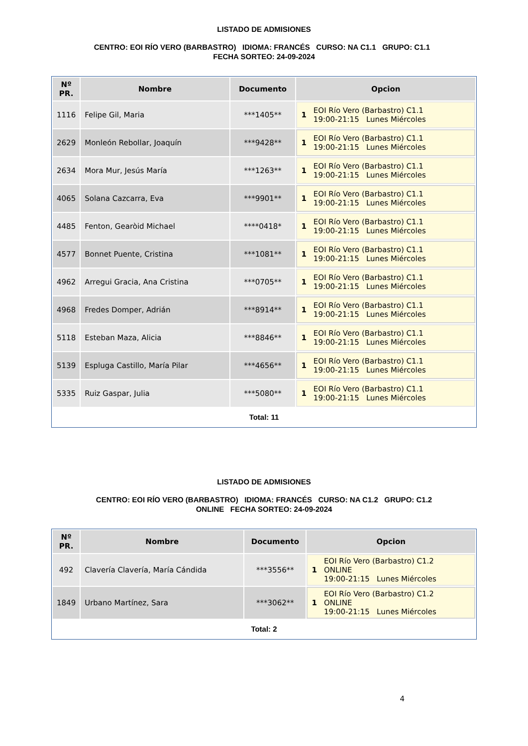LISTADO DE ADMISIONES
CENTRO: EOI RÍO VERO (BARBASTRO) IDIOMA: FRANCÉS CURSO: NA C1.1 GRUPO: C1.1 FECHA SORTEO: 24-09-2024
| Nº PR. | Nombre | Documento | Opcion |
| --- | --- | --- | --- |
| 1116 | Felipe Gil, Maria | ***1405** | 1 EOI Río Vero (Barbastro) C1.1 19:00-21:15 Lunes Miércoles |
| 2629 | Monleón Rebollar, Joaquín | ***9428** | 1 EOI Río Vero (Barbastro) C1.1 19:00-21:15 Lunes Miércoles |
| 2634 | Mora Mur, Jesús María | ***1263** | 1 EOI Río Vero (Barbastro) C1.1 19:00-21:15 Lunes Miércoles |
| 4065 | Solana Cazcarra, Eva | ***9901** | 1 EOI Río Vero (Barbastro) C1.1 19:00-21:15 Lunes Miércoles |
| 4485 | Fenton, Gearòid Michael | ****0418* | 1 EOI Río Vero (Barbastro) C1.1 19:00-21:15 Lunes Miércoles |
| 4577 | Bonnet Puente, Cristina | ***1081** | 1 EOI Río Vero (Barbastro) C1.1 19:00-21:15 Lunes Miércoles |
| 4962 | Arregui Gracia, Ana Cristina | ***0705** | 1 EOI Río Vero (Barbastro) C1.1 19:00-21:15 Lunes Miércoles |
| 4968 | Fredes Domper, Adrián | ***8914** | 1 EOI Río Vero (Barbastro) C1.1 19:00-21:15 Lunes Miércoles |
| 5118 | Esteban Maza, Alicia | ***8846** | 1 EOI Río Vero (Barbastro) C1.1 19:00-21:15 Lunes Miércoles |
| 5139 | Espluga Castillo, María Pilar | ***4656** | 1 EOI Río Vero (Barbastro) C1.1 19:00-21:15 Lunes Miércoles |
| 5335 | Ruiz Gaspar, Julia | ***5080** | 1 EOI Río Vero (Barbastro) C1.1 19:00-21:15 Lunes Miércoles |
Total: 11
LISTADO DE ADMISIONES
CENTRO: EOI RÍO VERO (BARBASTRO) IDIOMA: FRANCÉS CURSO: NA C1.2 GRUPO: C1.2 ONLINE FECHA SORTEO: 24-09-2024
| Nº PR. | Nombre | Documento | Opcion |
| --- | --- | --- | --- |
| 492 | Clavería Clavería, María Cándida | ***3556** | 1 EOI Río Vero (Barbastro) C1.2 ONLINE 19:00-21:15 Lunes Miércoles |
| 1849 | Urbano Martínez, Sara | ***3062** | 1 EOI Río Vero (Barbastro) C1.2 ONLINE 19:00-21:15 Lunes Miércoles |
Total: 2
4